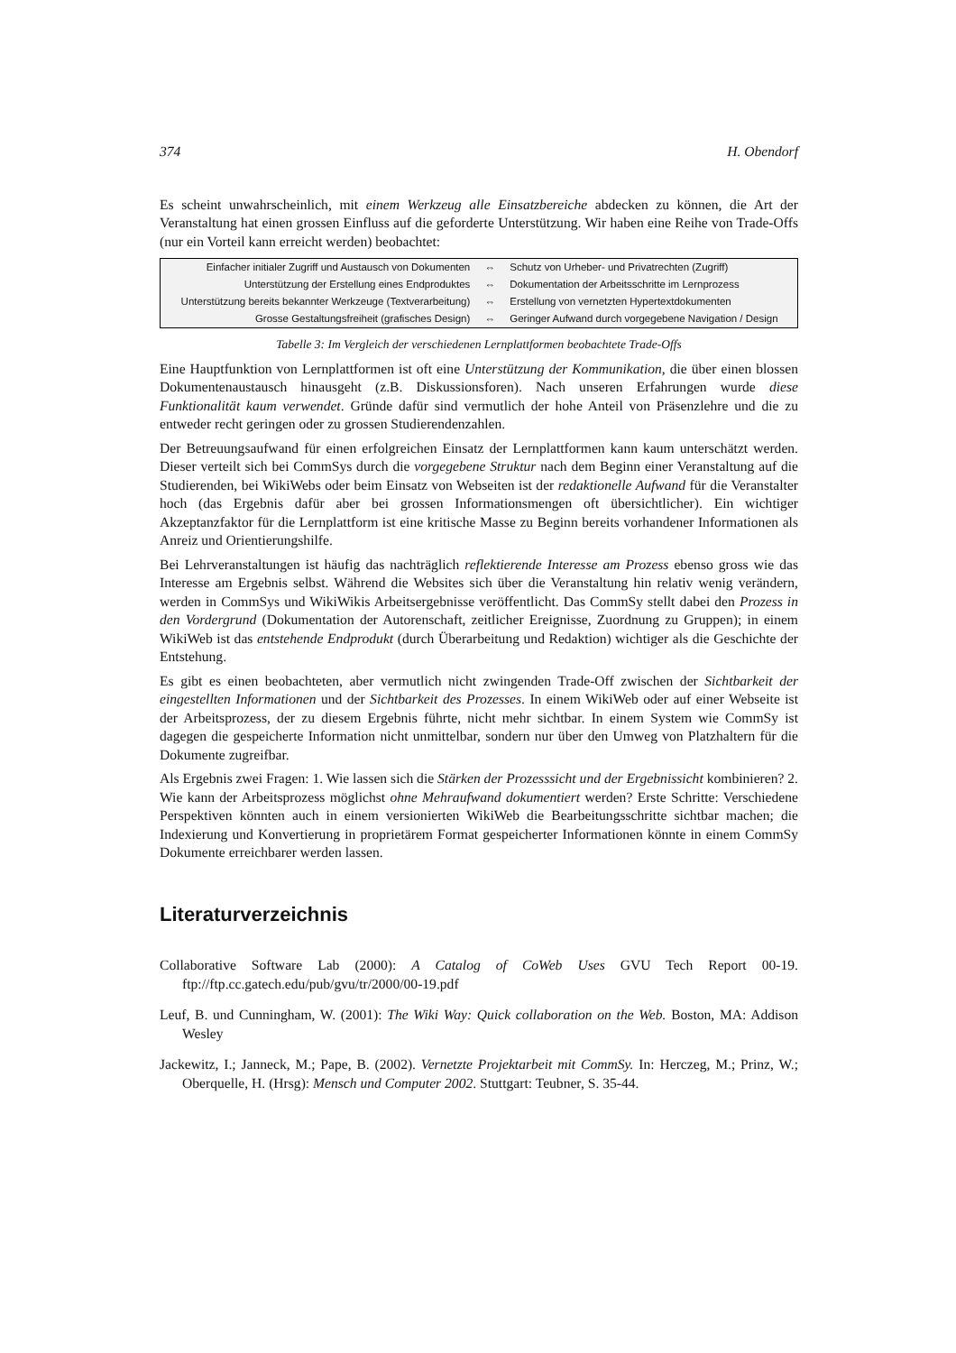374 H. Obendorf
Es scheint unwahrscheinlich, mit einem Werkzeug alle Einsatzbereiche abdecken zu können, die Art der Veranstaltung hat einen grossen Einfluss auf die geforderte Unterstützung. Wir haben eine Reihe von Trade-Offs (nur ein Vorteil kann erreicht werden) beobachtet:
| Einfacher initialer Zugriff und Austausch von Dokumenten | ⇔ | Schutz von Urheber- und Privatrechten (Zugriff) |
| Unterstützung der Erstellung eines Endproduktes | ⇔ | Dokumentation der Arbeitsschritte im Lernprozess |
| Unterstützung bereits bekannter Werkzeuge (Textverarbeitung) | ⇔ | Erstellung von vernetzten Hypertextdokumenten |
| Grosse Gestaltungsfreiheit (grafisches Design) | ⇔ | Geringer Aufwand durch vorgegebene Navigation / Design |
Tabelle 3: Im Vergleich der verschiedenen Lernplattformen beobachtete Trade-Offs
Eine Hauptfunktion von Lernplattformen ist oft eine Unterstützung der Kommunikation, die über einen blossen Dokumentenaustausch hinausgeht (z.B. Diskussionsforen). Nach unseren Erfahrungen wurde diese Funktionalität kaum verwendet. Gründe dafür sind vermutlich der hohe Anteil von Präsenzlehre und die zu entweder recht geringen oder zu grossen Studierendenzahlen.
Der Betreuungsaufwand für einen erfolgreichen Einsatz der Lernplattformen kann kaum unterschätzt werden. Dieser verteilt sich bei CommSys durch die vorgegebene Struktur nach dem Beginn einer Veranstaltung auf die Studierenden, bei WikiWebs oder beim Einsatz von Webseiten ist der redaktionelle Aufwand für die Veranstalter hoch (das Ergebnis dafür aber bei grossen Informationsmengen oft übersichtlicher). Ein wichtiger Akzeptanzfaktor für die Lernplattform ist eine kritische Masse zu Beginn bereits vorhandener Informationen als Anreiz und Orientierungshilfe.
Bei Lehrveranstaltungen ist häufig das nachträglich reflektierende Interesse am Prozess ebenso gross wie das Interesse am Ergebnis selbst. Während die Websites sich über die Veranstaltung hin relativ wenig verändern, werden in CommSys und WikiWikis Arbeitsergebnisse veröffentlicht. Das CommSy stellt dabei den Prozess in den Vordergrund (Dokumentation der Autorenschaft, zeitlicher Ereignisse, Zuordnung zu Gruppen); in einem WikiWeb ist das entstehende Endprodukt (durch Überarbeitung und Redaktion) wichtiger als die Geschichte der Entstehung.
Es gibt es einen beobachteten, aber vermutlich nicht zwingenden Trade-Off zwischen der Sichtbarkeit der eingestellten Informationen und der Sichtbarkeit des Prozesses. In einem WikiWeb oder auf einer Webseite ist der Arbeitsprozess, der zu diesem Ergebnis führte, nicht mehr sichtbar. In einem System wie CommSy ist dagegen die gespeicherte Information nicht unmittelbar, sondern nur über den Umweg von Platzhaltern für die Dokumente zugreifbar.
Als Ergebnis zwei Fragen: 1. Wie lassen sich die Stärken der Prozesssicht und der Ergebnissicht kombinieren? 2. Wie kann der Arbeitsprozess möglichst ohne Mehraufwand dokumentiert werden? Erste Schritte: Verschiedene Perspektiven könnten auch in einem versionierten WikiWeb die Bearbeitungsschritte sichtbar machen; die Indexierung und Konvertierung in proprietärem Format gespeicherter Informationen könnte in einem CommSy Dokumente erreichbarer werden lassen.
Literaturverzeichnis
Collaborative Software Lab (2000): A Catalog of CoWeb Uses GVU Tech Report 00-19. ftp://ftp.cc.gatech.edu/pub/gvu/tr/2000/00-19.pdf
Leuf, B. und Cunningham, W. (2001): The Wiki Way: Quick collaboration on the Web. Boston, MA: Addison Wesley
Jackewitz, I.; Janneck, M.; Pape, B. (2002). Vernetzte Projektarbeit mit CommSy. In: Herczeg, M.; Prinz, W.; Oberquelle, H. (Hrsg): Mensch und Computer 2002. Stuttgart: Teubner, S. 35-44.